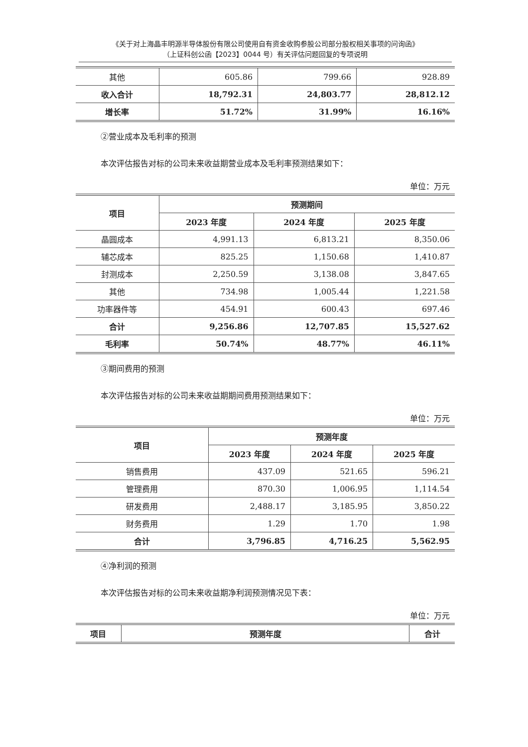《关于对上海晶丰明源半导体股份有限公司使用自有资金收购参股公司部分股权相关事项的问询函》
（上证科创公函【2023】0044 号）有关评估问题回复的专项说明
| 其他 | 605.86 | 799.66 | 928.89 |
| 收入合计 | 18,792.31 | 24,803.77 | 28,812.12 |
| 增长率 | 51.72% | 31.99% | 16.16% |
②营业成本及毛利率的预测
本次评估报告对标的公司未来收益期营业成本及毛利率预测结果如下：
单位：万元
| 项目 | 预测期间 | | |
| --- | --- | --- | --- |
| | 2023 年度 | 2024 年度 | 2025 年度 |
| 晶圆成本 | 4,991.13 | 6,813.21 | 8,350.06 |
| 辅芯成本 | 825.25 | 1,150.68 | 1,410.87 |
| 封测成本 | 2,250.59 | 3,138.08 | 3,847.65 |
| 其他 | 734.98 | 1,005.44 | 1,221.58 |
| 功率器件等 | 454.91 | 600.43 | 697.46 |
| 合计 | 9,256.86 | 12,707.85 | 15,527.62 |
| 毛利率 | 50.74% | 48.77% | 46.11% |
③期间费用的预测
本次评估报告对标的公司未来收益期期间费用预测结果如下：
单位：万元
| 项目 | 预测年度 | | |
| --- | --- | --- | --- |
| | 2023 年度 | 2024 年度 | 2025 年度 |
| 销售费用 | 437.09 | 521.65 | 596.21 |
| 管理费用 | 870.30 | 1,006.95 | 1,114.54 |
| 研发费用 | 2,488.17 | 3,185.95 | 3,850.22 |
| 财务费用 | 1.29 | 1.70 | 1.98 |
| 合计 | 3,796.85 | 4,716.25 | 5,562.95 |
④净利润的预测
本次评估报告对标的公司未来收益期净利润预测情况见下表：
单位：万元
| 项目 | 预测年度 | 合计 |
| --- | --- | --- |